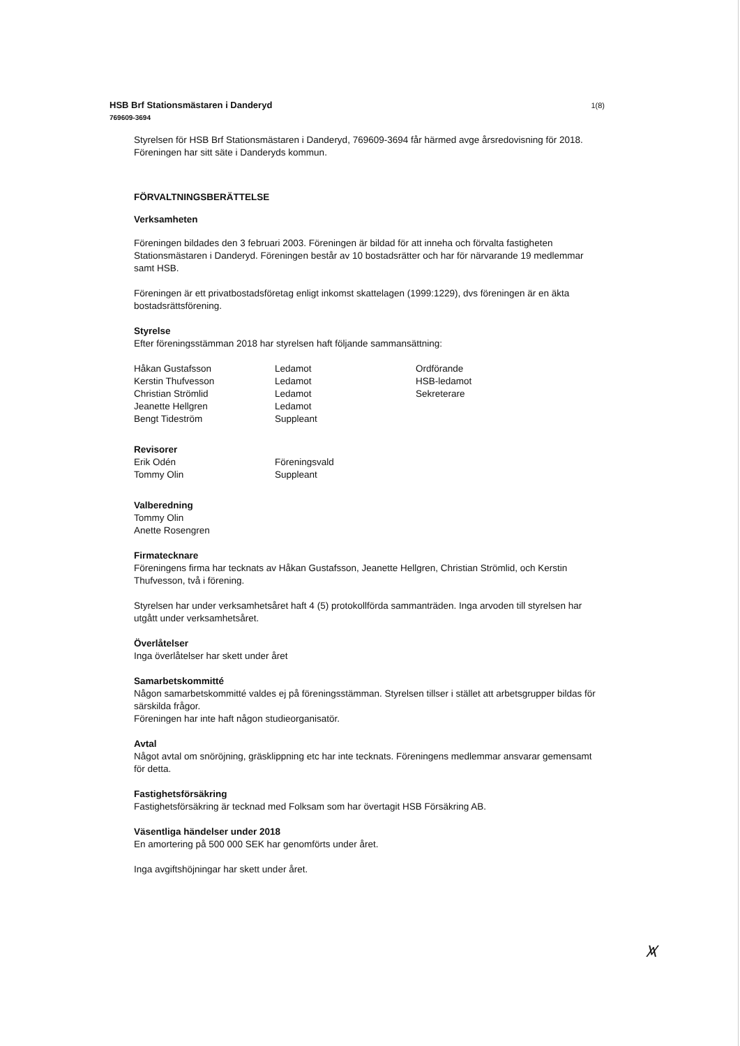HSB Brf Stationsmästaren i Danderyd
769609-3694
1(8)
Styrelsen för HSB Brf Stationsmästaren i Danderyd, 769609-3694 får härmed avge årsredovisning för 2018. Föreningen har sitt säte i Danderyds kommun.
FÖRVALTNINGSBERÄTTELSE
Verksamheten
Föreningen bildades den 3 februari 2003. Föreningen är bildad för att inneha och förvalta fastigheten Stationsmästaren i Danderyd. Föreningen består av 10 bostadsrätter och har för närvarande 19 medlemmar samt HSB.
Föreningen är ett privatbostadsföretag enligt inkomst skattelagen (1999:1229), dvs föreningen är en äkta bostadsrättsförening.
Styrelse
Efter föreningsstämman 2018 har styrelsen haft följande sammansättning:
| Håkan Gustafsson | Ledamot | Ordförande |
| Kerstin Thufvesson | Ledamot | HSB-ledamot |
| Christian Strömlid | Ledamot | Sekreterare |
| Jeanette Hellgren | Ledamot | |
| Bengt Tideström | Suppleant | |
Revisorer
| Erik Odén | Föreningsvald |
| Tommy Olin | Suppleant |
Valberedning
Tommy Olin
Anette Rosengren
Firmatecknare
Föreningens firma har tecknats av Håkan Gustafsson, Jeanette Hellgren, Christian Strömlid, och Kerstin Thufvesson, två i förening.
Styrelsen har under verksamhetsåret haft 4 (5) protokollförda sammanträden. Inga arvoden till styrelsen har utgått under verksamhetsåret.
Överlåtelser
Inga överlåtelser har skett under året
Samarbetskommitté
Någon samarbetskommitté valdes ej på föreningsstämman. Styrelsen tillser i stället att arbetsgrupper bildas för särskilda frågor.
Föreningen har inte haft någon studieorganisatör.
Avtal
Något avtal om snöröjning, gräsklippning etc har inte tecknats. Föreningens medlemmar ansvarar gemensamt för detta.
Fastighetsförsäkring
Fastighetsförsäkring är tecknad med Folksam som har övertagit HSB Försäkring AB.
Väsentliga händelser under 2018
En amortering på 500 000 SEK har genomförts under året.
Inga avgiftshöjningar har skett under året.
⩙